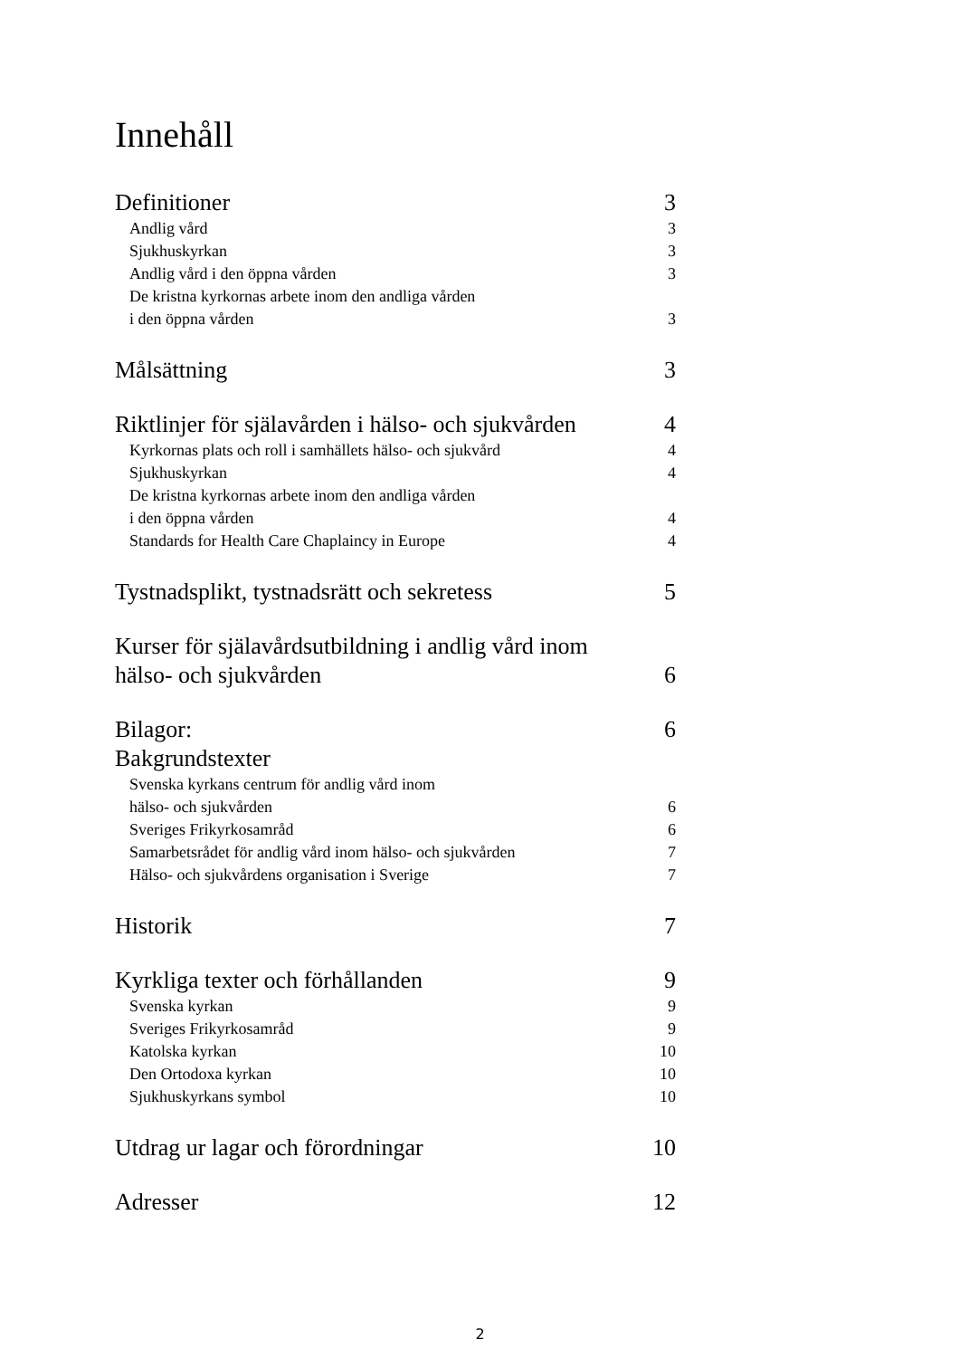Innehåll
Definitioner 3
Andlig vård 3
Sjukhuskyrkan 3
Andlig vård i den öppna vården 3
De kristna kyrkornas arbete inom den andliga vården
i den öppna vården 3
Målsättning 3
Riktlinjer för själavården i hälso- och sjukvården 4
Kyrkornas plats och roll i samhällets hälso- och sjukvård 4
Sjukhuskyrkan 4
De kristna kyrkornas arbete inom den andliga vården
i den öppna vården 4
Standards for Health Care Chaplaincy in Europe 4
Tystnadsplikt, tystnadsrätt och sekretess 5
Kurser för själavårdsutbildning i andlig vård inom
hälso- och sjukvården 6
Bilagor: 6
Bakgrundstexter
Svenska kyrkans centrum för andlig vård inom
hälso- och sjukvården 6
Sveriges Frikyrkosamråd 6
Samarbetsrådet för andlig vård inom hälso- och sjukvården 7
Hälso- och sjukvårdens organisation i Sverige 7
Historik 7
Kyrkliga texter och förhållanden 9
Svenska kyrkan 9
Sveriges Frikyrkosamråd 9
Katolska kyrkan 10
Den Ortodoxa kyrkan 10
Sjukhuskyrkans symbol 10
Utdrag ur lagar och förordningar 10
Adresser 12
2